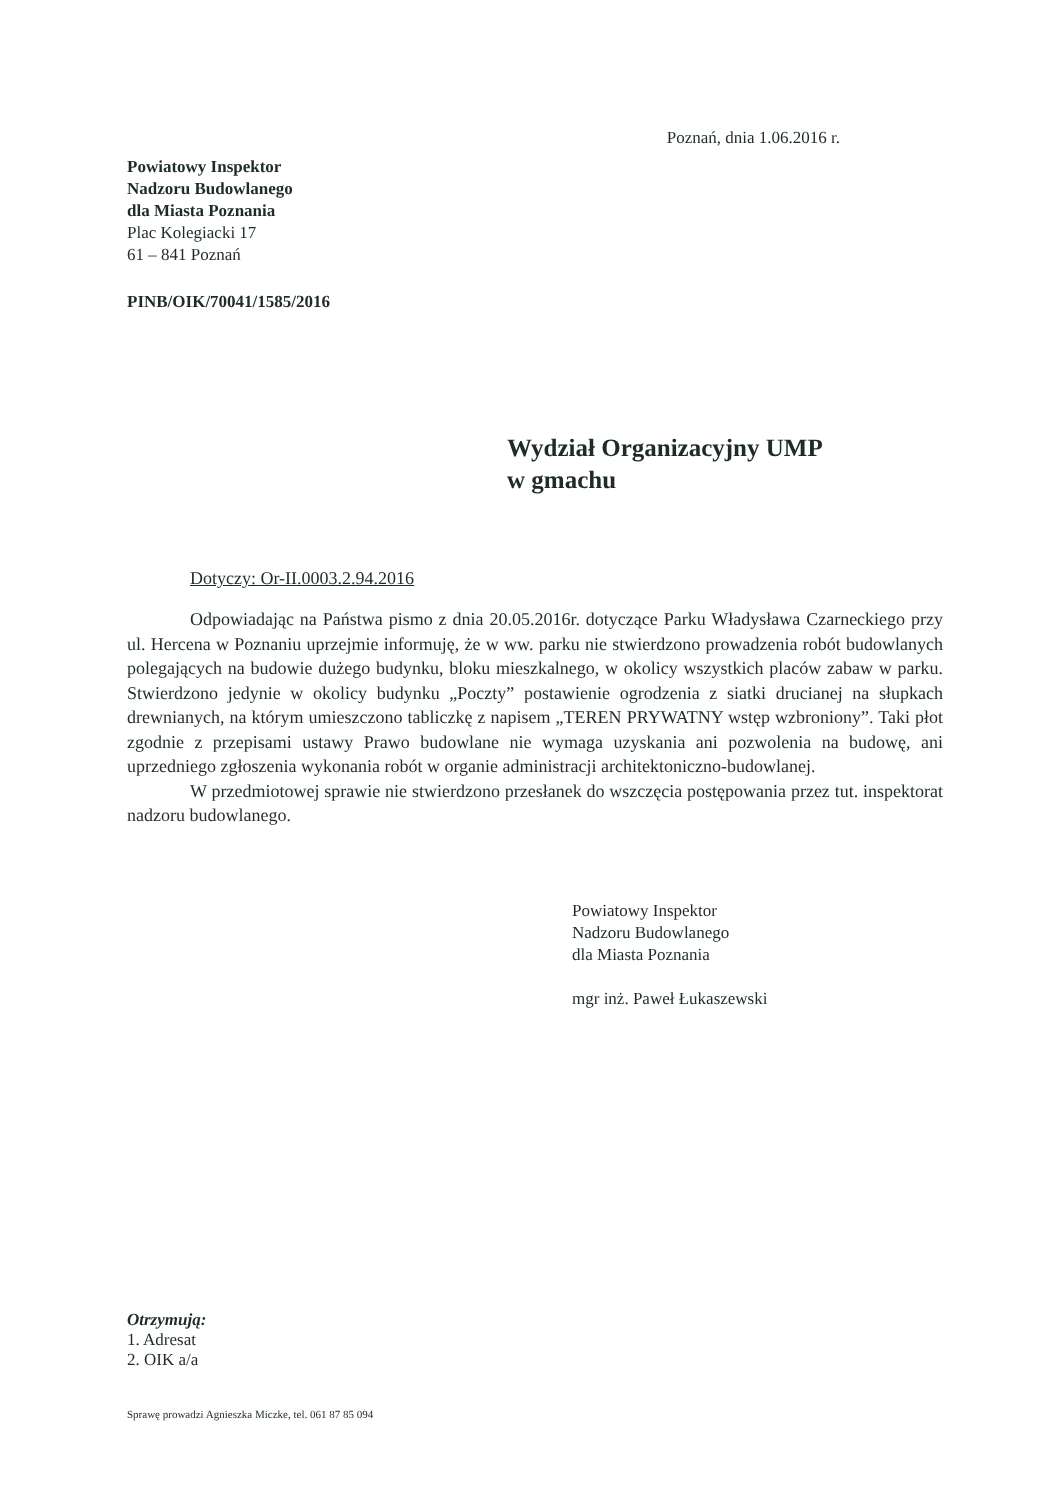Poznań, dnia 1.06.2016 r.
Powiatowy Inspektor
Nadzoru Budowlanego
dla Miasta Poznania
Plac Kolegiacki 17
61 – 841 Poznań
PINB/OIK/70041/1585/2016
Wydział Organizacyjny UMP
w gmachu
Dotyczy: Or-II.0003.2.94.2016
Odpowiadając na Państwa pismo z dnia 20.05.2016r. dotyczące Parku Władysława Czarneckiego przy ul. Hercena w Poznaniu uprzejmie informuję, że w ww. parku nie stwierdzono prowadzenia robót budowlanych polegających na budowie dużego budynku, bloku mieszkalnego, w okolicy wszystkich placów zabaw w parku. Stwierdzono jedynie w okolicy budynku „Poczty” postawienie ogrodzenia z siatki drucianej na słupkach drewnianych, na którym umieszczono tabliczkę z napisem „TEREN PRYWATNY wstęp wzbroniony”. Taki płot zgodnie z przepisami ustawy Prawo budowlane nie wymaga uzyskania ani pozwolenia na budowę, ani uprzedniego zgłoszenia wykonania robót w organie administracji architektoniczno-budowlanej.
W przedmiotowej sprawie nie stwierdzono przesłanek do wszczęcia postępowania przez tut. inspektorat nadzoru budowlanego.
Powiatowy Inspektor
Nadzoru Budowlanego
dla Miasta Poznania
mgr inż. Paweł Łukaszewski
Otrzymują:
1. Adresat
2. OIK a/a
Sprawę prowadzi Agnieszka Miczke, tel. 061 87 85 094